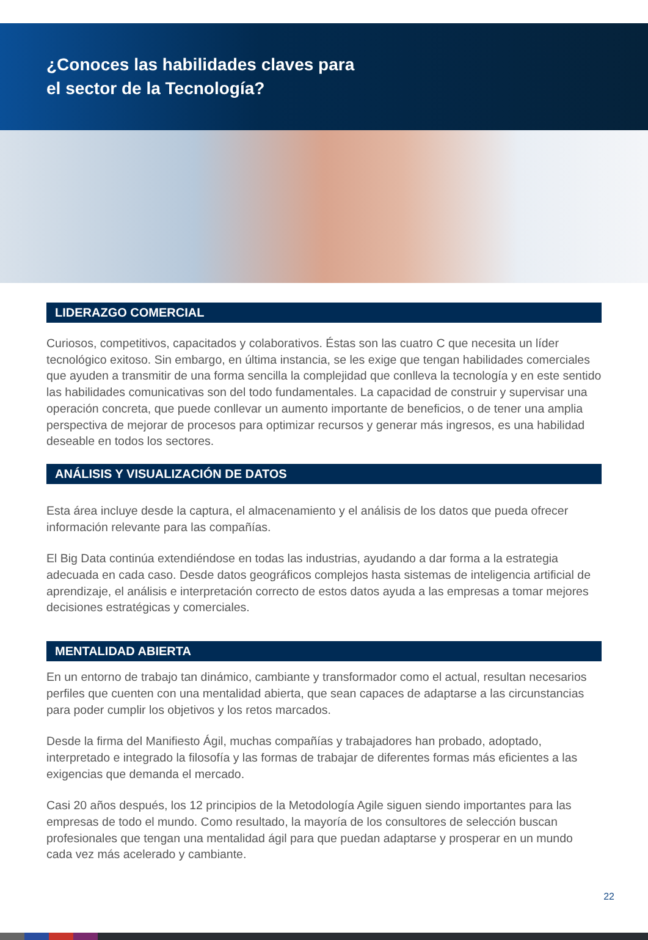¿Conoces las habilidades claves para
el sector de la Tecnología?
LIDERAZGO COMERCIAL
Curiosos, competitivos, capacitados y colaborativos. Éstas son las cuatro C que necesita un líder tecnológico exitoso. Sin embargo, en última instancia, se les exige que tengan habilidades comerciales que ayuden a transmitir de una forma sencilla la complejidad que conlleva la tecnología y en este sentido las habilidades comunicativas son del todo fundamentales. La capacidad de construir y supervisar una operación concreta, que puede conllevar un aumento importante de beneficios, o de tener una amplia perspectiva de mejorar de procesos para optimizar recursos y generar más ingresos, es una habilidad deseable en todos los sectores.
ANÁLISIS Y VISUALIZACIÓN DE DATOS
Esta área incluye desde la captura, el almacenamiento y el análisis de los datos que pueda ofrecer información relevante para las compañías.
El Big Data continúa extendiéndose en todas las industrias, ayudando a dar forma a la estrategia adecuada en cada caso. Desde datos geográficos complejos hasta sistemas de inteligencia artificial de aprendizaje, el análisis e interpretación correcto de estos datos ayuda a las empresas a tomar mejores decisiones estratégicas y comerciales.
MENTALIDAD ABIERTA
En un entorno de trabajo tan dinámico, cambiante y transformador como el actual, resultan necesarios perfiles que cuenten con una mentalidad abierta, que sean capaces de adaptarse a las circunstancias para poder cumplir los objetivos y los retos marcados.
Desde la firma del Manifiesto Ágil, muchas compañías y trabajadores han probado, adoptado, interpretado e integrado la filosofía y las formas de trabajar de diferentes formas más eficientes a las exigencias que demanda el mercado.
Casi 20 años después, los 12 principios de la Metodología Agile siguen siendo importantes para las empresas de todo el mundo. Como resultado, la mayoría de los consultores de selección buscan profesionales que tengan una mentalidad ágil para que puedan adaptarse y prosperar en un mundo cada vez más acelerado y cambiante.
22